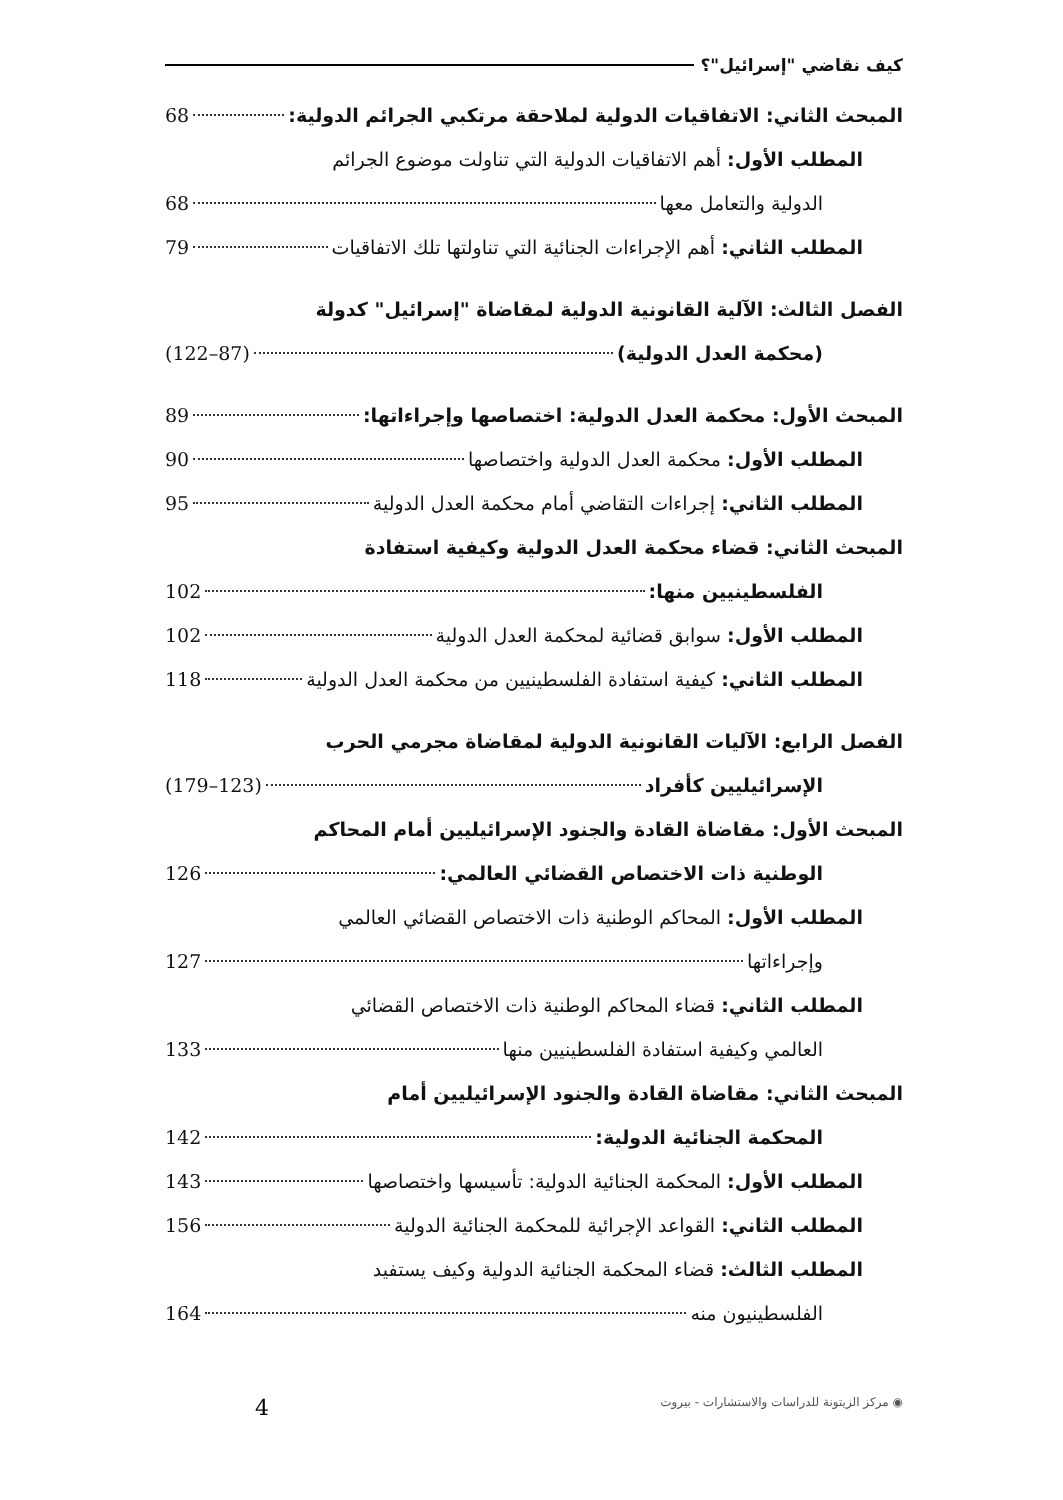كيف نقاضي "إسرائيل"؟
المبحث الثاني: الاتفاقيات الدولية لملاحقة مرتكبي الجرائم الدولية: 68
المطلب الأول: أهم الاتفاقيات الدولية التي تناولت موضوع الجرائم
الدولية والتعامل معها 68
المطلب الثاني: أهم الإجراءات الجنائية التي تناولتها تلك الاتفاقيات 79
الفصل الثالث: الآلية القانونية الدولية لمقاضاة "إسرائيل" كدولة
(محكمة العدل الدولية) (87–122)
المبحث الأول: محكمة العدل الدولية: اختصاصها وإجراءاتها: 89
المطلب الأول: محكمة العدل الدولية واختصاصها 90
المطلب الثاني: إجراءات التقاضي أمام محكمة العدل الدولية 95
المبحث الثاني: قضاء محكمة العدل الدولية وكيفية استفادة
الفلسطينيين منها: 102
المطلب الأول: سوابق قضائية لمحكمة العدل الدولية 102
المطلب الثاني: كيفية استفادة الفلسطينيين من محكمة العدل الدولية 118
الفصل الرابع: الآليات القانونية الدولية لمقاضاة مجرمي الحرب
الإسرائيليين كأفراد (123–179)
المبحث الأول: مقاضاة القادة والجنود الإسرائيليين أمام المحاكم
الوطنية ذات الاختصاص القضائي العالمي: 126
المطلب الأول: المحاكم الوطنية ذات الاختصاص القضائي العالمي
وإجراءاتها 127
المطلب الثاني: قضاء المحاكم الوطنية ذات الاختصاص القضائي
العالمي وكيفية استفادة الفلسطينيين منها 133
المبحث الثاني: مقاضاة القادة والجنود الإسرائيليين أمام
المحكمة الجنائية الدولية: 142
المطلب الأول: المحكمة الجنائية الدولية: تأسيسها واختصاصها 143
المطلب الثاني: القواعد الإجرائية للمحكمة الجنائية الدولية 156
المطلب الثالث: قضاء المحكمة الجنائية الدولية وكيف يستفيد
الفلسطينيون منه 164
◉ مركز الزيتونة للدراسات والاستشارات - بيروت 4